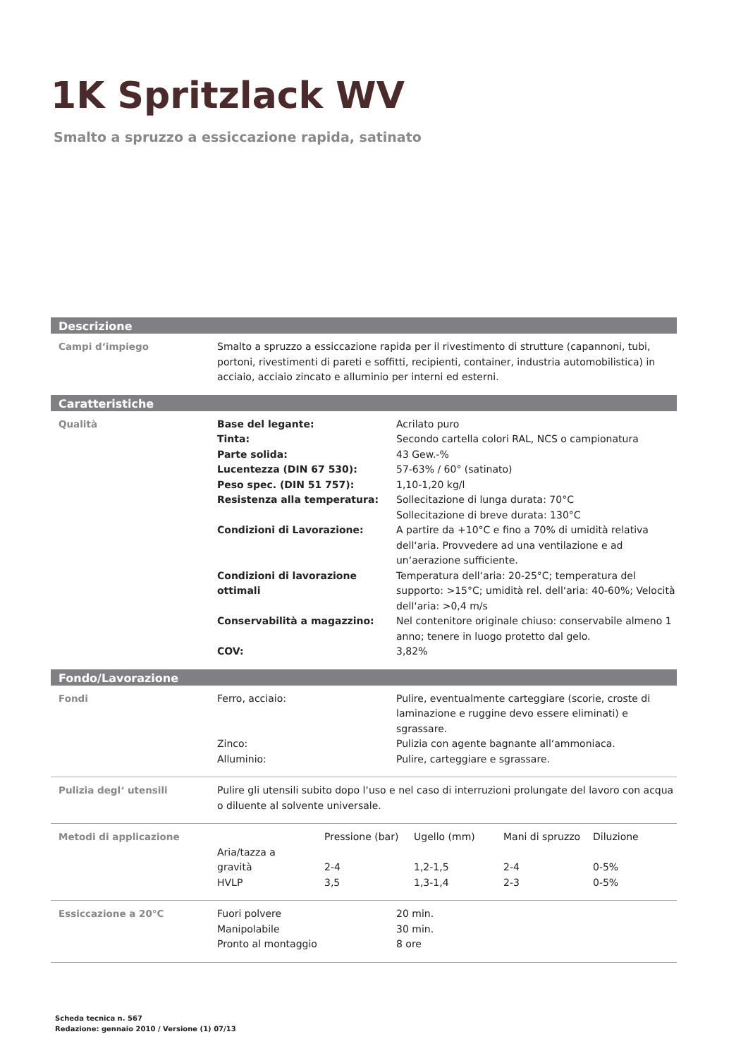1K Spritzlack WV
Smalto a spruzzo a essiccazione rapida, satinato
Descrizione
| Campi d‘impiego | Smalto a spruzzo a essiccazione rapida per il rivestimento di strutture (capannoni, tubi, portoni, rivestimenti di pareti e soffitti, recipienti, container, industria automobilistica) in acciaio, acciaio zincato e alluminio per interni ed esterni. |
Caratteristiche
| Qualità | Base del legante: | Acrilato puro |
| | Tinta: | Secondo cartella colori RAL, NCS o campionatura |
| | Parte solida: | 43 Gew.-% |
| | Lucentezza (DIN 67 530): | 57-63% / 60° (satinato) |
| | Peso spec. (DIN 51 757): | 1,10-1,20 kg/l |
| | Resistenza alla temperatura: | Sollecitazione di lunga durata: 70°C Sollecitazione di breve durata: 130°C |
| | Condizioni di Lavorazione: | A partire da +10°C e fino a 70% di umidità relativa dell‘aria. Provvedere ad una ventilazione e ad un‘aerazione sufficiente. |
| | Condizioni di lavorazione ottimali | Temperatura dell‘aria: 20-25°C; temperatura del supporto: >15°C; umidità rel. dell‘aria: 40-60%; Velocità dell‘aria: >0,4 m/s |
| | Conservabilità a magazzino: | Nel contenitore originale chiuso: conservabile almeno 1 anno; tenere in luogo protetto dal gelo. |
| | COV: | 3,82% |
Fondo/Lavorazione
| Fondi | Ferro, acciaio: | Pulire, eventualmente carteggiare (scorie, croste di laminazione e ruggine devo essere eliminati) e sgrassare. |
| | Zinco: | Pulizia con agente bagnante all‘ammoniaca. |
| | Alluminio: | Pulire, carteggiare e sgrassare. |
| Pulizia degl‘ utensili | Pulire gli utensili subito dopo l‘uso e nel caso di interruzioni prolungate del lavoro con acqua o diluente al solvente universale. |
| Metodi di applicazione | | Pressione (bar) | Ugello (mm) | Mani di spruzzo | Diluzione |
| | Aria/tazza a gravità | 2-4 | 1,2-1,5 | 2-4 | 0-5% |
| | HVLP | 3,5 | 1,3-1,4 | 2-3 | 0-5% |
| Essiccazione a 20°C | Fuori polvere | 20 min. |
| | Manipolabile | 30 min. |
| | Pronto al montaggio | 8 ore |
Scheda tecnica n. 567
Redazione: gennaio 2010 / Versione (1) 07/13